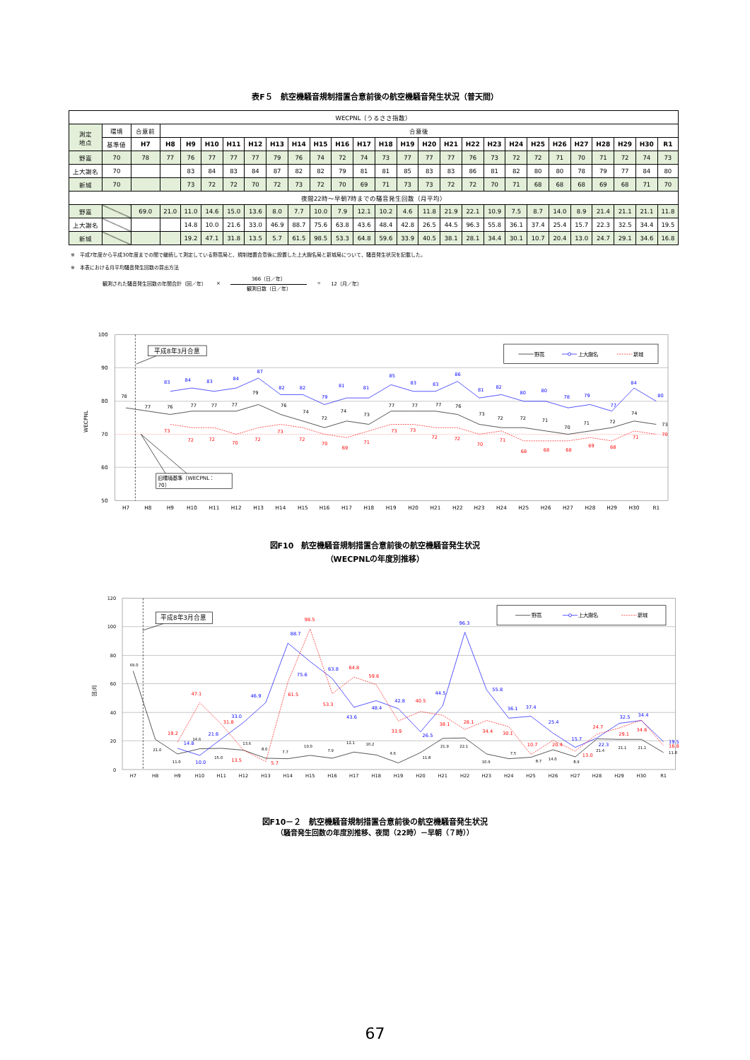表F５　航空機騒音規制措置合意前後の航空機騒音発生状況（普天間）
| WECPNL（うるささ指数） | | | | | | | | | | | | | | | | | | | | | | | | | | |
| 測定 地点 | 環境 | 合意前 | 合意後 | | | | | | | | | | | | | | | | | | | | | | | |
| | 基準値 | H7 | H8 | H9 | H10 | H11 | H12 | H13 | H14 | H15 | H16 | H17 | H18 | H19 | H20 | H21 | H22 | H23 | H24 | H25 | H26 | H27 | H28 | H29 | H30 | R1 |
| 野嵩 | 70 | 78 | 77 | 76 | 77 | 77 | 77 | 79 | 76 | 74 | 72 | 74 | 73 | 77 | 77 | 77 | 76 | 73 | 72 | 72 | 71 | 70 | 71 | 72 | 74 | 73 |
| 上大謝名 | 70 | | | 83 | 84 | 83 | 84 | 87 | 82 | 82 | 79 | 81 | 81 | 85 | 83 | 83 | 86 | 81 | 82 | 80 | 80 | 78 | 79 | 77 | 84 | 80 |
| 新城 | 70 | | | 73 | 72 | 72 | 70 | 72 | 73 | 72 | 70 | 69 | 71 | 73 | 73 | 72 | 72 | 70 | 71 | 68 | 68 | 68 | 69 | 68 | 71 | 70 |
| 夜間22時～早朝7時までの騒音発生回数（月平均） | | | | | | | | | | | | | | | | | | | | | | | | | | |
| 野嵩 | | 69.0 | 21.0 | 11.0 | 14.6 | 15.0 | 13.6 | 8.0 | 7.7 | 10.0 | 7.9 | 12.1 | 10.2 | 4.6 | 11.8 | 21.9 | 22.1 | 10.9 | 7.5 | 8.7 | 14.0 | 8.9 | 21.4 | 21.1 | 21.1 | 11.8 |
| 上大謝名 | | | | 14.8 | 10.0 | 21.6 | 33.0 | 46.9 | 88.7 | 75.6 | 63.8 | 43.6 | 48.4 | 42.8 | 26.5 | 44.5 | 96.3 | 55.8 | 36.1 | 37.4 | 25.4 | 15.7 | 22.3 | 32.5 | 34.4 | 19.5 |
| 新城 | | | | 19.2 | 47.1 | 31.8 | 13.5 | 5.7 | 61.5 | 98.5 | 53.3 | 64.8 | 59.6 | 33.9 | 40.5 | 38.1 | 28.1 | 34.4 | 30.1 | 10.7 | 20.4 | 13.0 | 24.7 | 29.1 | 34.6 | 16.8 |
※　平成7年度から平成30年度までの間で継続して測定している野嵩局と、規制措置合意後に設置した上大謝名局と新城局について、騒音発生状況を記載した。
※　本表における月平均騒音発生回数の算出方法
観測された騒音発生回数の年間合計（回／年） ×
366（日／年）
観測日数（日／年）
÷ 12（月／年）
100
90
80
70
60
50
WECPNL
H7
H8
H9
H10
H11
H12
H13
H14
H15
H16
H17
H18
H19
H20
H21
H22
H23
H24
H25
H26
H27
H28
H29
H30
R1
平成8年3月合意
旧環境基準（WECPNL：
70）
野嵩
上大謝名
新城
78
77
76
77
77
77
79
76
74
72
74
73
77
77
77
76
73
72
72
71
70
71
72
74
73
83
84
83
84
87
82
82
79
81
81
85
83
83
86
81
82
80
80
78
79
77
84
80
73
72
72
70
72
73
72
70
69
71
73
73
72
72
70
71
68
68
68
69
68
71
70
図F10　航空機騒音規制措置合意前後の航空機騒音発生状況
（WECPNLの年度別推移）
120
100
80
60
40
20
0
回/月
H7
H8
H9
H10
H11
H12
H13
H14
H15
H16
H17
H18
H19
H20
H21
H22
H23
H24
H25
H26
H27
H28
H29
H30
R1
平成8年3月合意
野嵩
上大謝名
新城
69.0
21.0
11.0
14.6
15.0
13.6
8.0
7.7
10.0
7.9
12.1
10.2
4.6
11.8
21.9
22.1
10.9
7.5
8.7
14.0
8.9
21.4
21.1
21.1
11.8
14.8
10.0
21.6
33.0
46.9
88.7
75.6
63.8
43.6
48.4
42.8
26.5
44.5
96.3
55.8
36.1
37.4
25.4
15.7
22.3
32.5
34.4
19.5
19.2
47.1
31.8
13.5
5.7
61.5
98.5
53.3
64.8
59.6
33.9
40.5
38.1
28.1
34.4
30.1
10.7
20.4
13.0
24.7
29.1
34.6
16.8
図F10－２　航空機騒音規制措置合意前後の航空機騒音発生状況
（騒音発生回数の年度別推移、夜間（22時）－早朝（７時））
67